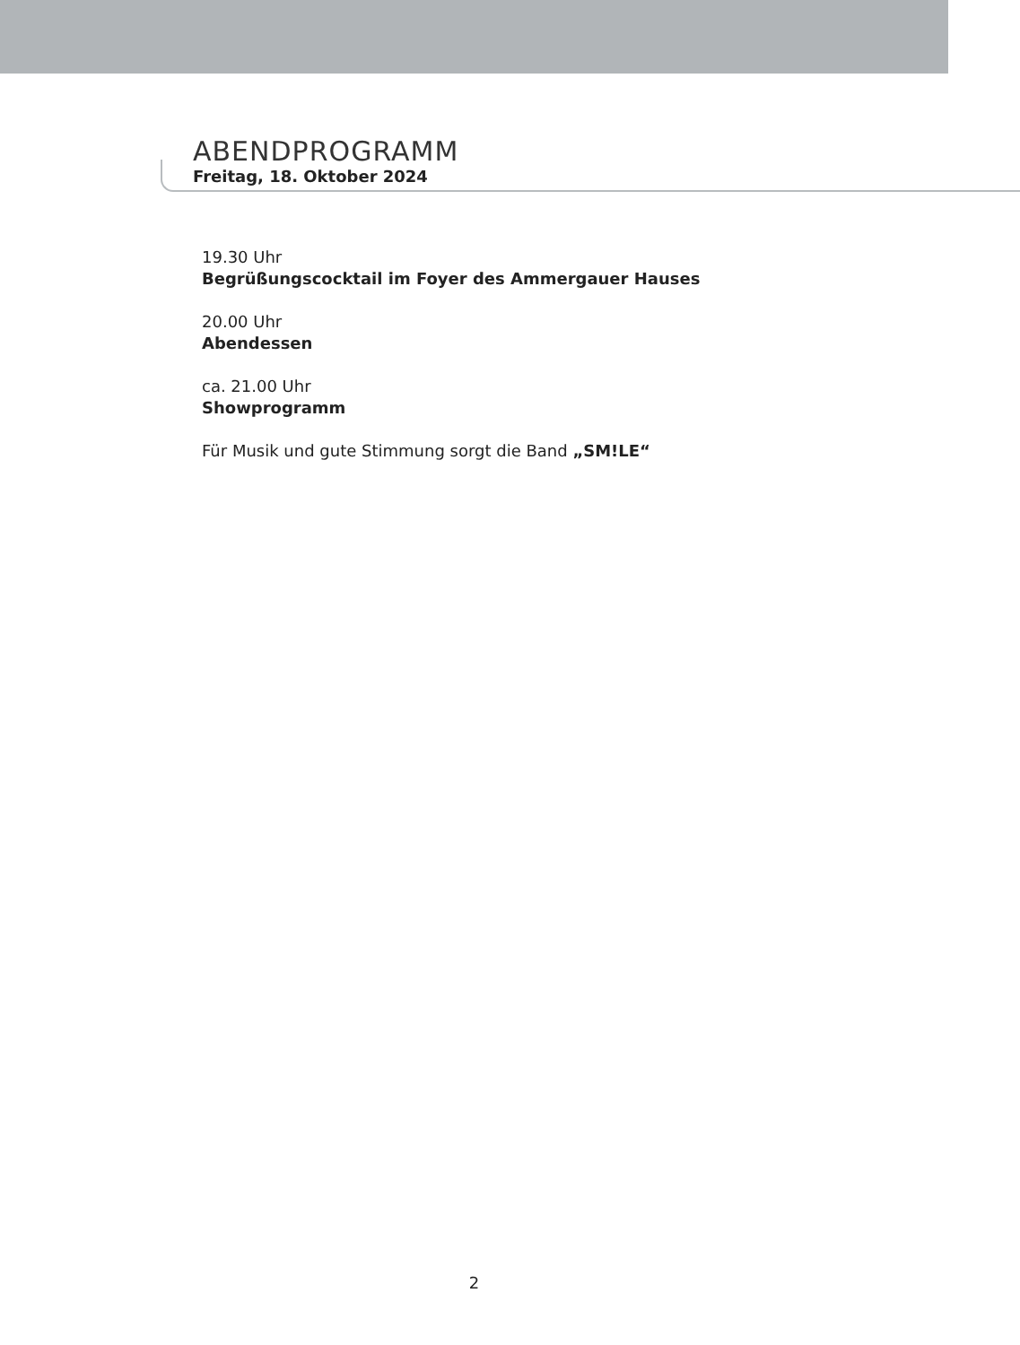ABENDPROGRAMM
Freitag, 18. Oktober 2024
19.30 Uhr
Begrüßungscocktail im Foyer des Ammergauer Hauses
20.00 Uhr
Abendessen
ca. 21.00 Uhr
Showprogramm
Für Musik und gute Stimmung sorgt die Band „SM!LE“
2